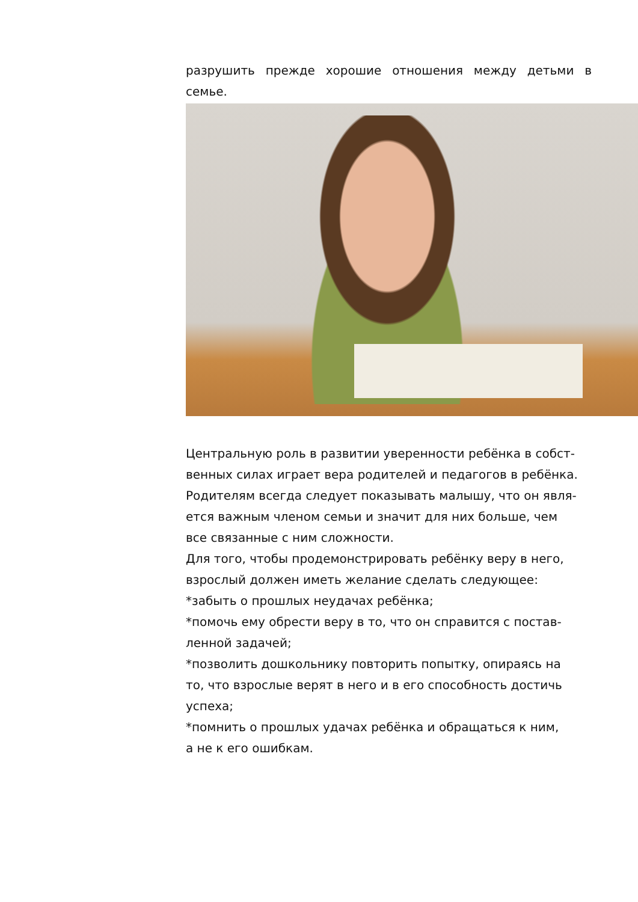разрушить прежде хорошие отношения между детьми в семье.
Центральную роль в развитии уверенности ребёнка в собст-
венных силах играет вера родителей и педагогов в ребёнка.
Родителям всегда следует показывать малышу, что он явля-
ется важным членом семьи и значит для них больше, чем
все связанные с ним сложности.
Для того, чтобы продемонстрировать ребёнку веру в него,
взрослый должен иметь желание сделать следующее:
*забыть о прошлых неудачах ребёнка;
*помочь ему обрести веру в то, что он справится с постав-
ленной задачей;
*позволить дошкольнику повторить попытку, опираясь на
то, что взрослые верят в него и в его способность достичь
успеха;
*помнить о прошлых удачах ребёнка и обращаться к ним,
а не к его ошибкам.